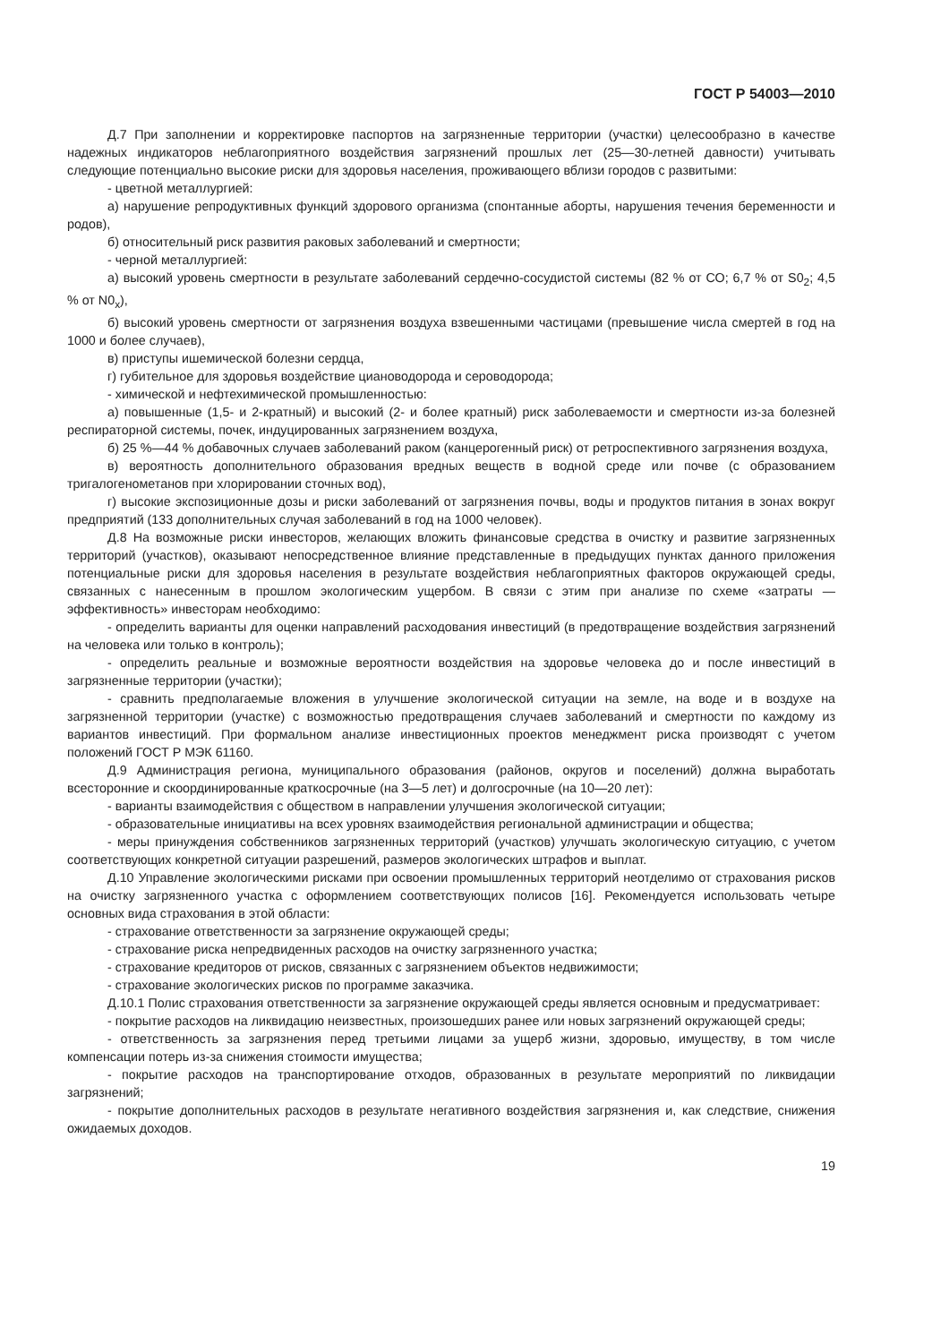ГОСТ Р 54003—2010
Д.7 При заполнении и корректировке паспортов на загрязненные территории (участки) целесообразно в качестве надежных индикаторов неблагоприятного воздействия загрязнений прошлых лет (25—30-летней давности) учитывать следующие потенциально высокие риски для здоровья населения, проживающего вблизи городов с развитыми:
- цветной металлургией:
а) нарушение репродуктивных функций здорового организма (спонтанные аборты, нарушения течения беременности и родов),
б) относительный риск развития раковых заболеваний и смертности;
- черной металлургией:
а) высокий уровень смертности в результате заболеваний сердечно-сосудистой системы (82 % от СО; 6,7 % от S0<sub>2</sub>; 4,5 % от N0<sub>x</sub>),
б) высокий уровень смертности от загрязнения воздуха взвешенными частицами (превышение числа смертей в год на 1000 и более случаев),
в) приступы ишемической болезни сердца,
г) губительное для здоровья воздействие циановодорода и сероводорода;
- химической и нефтехимической промышленностью:
а) повышенные (1,5- и 2-кратный) и высокий (2- и более кратный) риск заболеваемости и смертности из-за болезней респираторной системы, почек, индуцированных загрязнением воздуха,
б) 25 %—44 % добавочных случаев заболеваний раком (канцерогенный риск) от ретроспективного загрязнения воздуха,
в) вероятность дополнительного образования вредных веществ в водной среде или почве (с образованием тригалогенометанов при хлорировании сточных вод),
г) высокие экспозиционные дозы и риски заболеваний от загрязнения почвы, воды и продуктов питания в зонах вокруг предприятий (133 дополнительных случая заболеваний в год на 1000 человек).
Д.8 На возможные риски инвесторов, желающих вложить финансовые средства в очистку и развитие загрязненных территорий (участков), оказывают непосредственное влияние представленные в предыдущих пунктах данного приложения потенциальные риски для здоровья населения в результате воздействия неблагоприятных факторов окружающей среды, связанных с нанесенным в прошлом экологическим ущербом. В связи с этим при анализе по схеме «затраты — эффективность» инвесторам необходимо:
- определить варианты для оценки направлений расходования инвестиций (в предотвращение воздействия загрязнений на человека или только в контроль);
- определить реальные и возможные вероятности воздействия на здоровье человека до и после инвестиций в загрязненные территории (участки);
- сравнить предполагаемые вложения в улучшение экологической ситуации на земле, на воде и в воздухе на загрязненной территории (участке) с возможностью предотвращения случаев заболеваний и смертности по каждому из вариантов инвестиций. При формальном анализе инвестиционных проектов менеджмент риска производят с учетом положений ГОСТ Р МЭК 61160.
Д.9 Администрация региона, муниципального образования (районов, округов и поселений) должна выработать всесторонние и скоординированные краткосрочные (на 3—5 лет) и долгосрочные (на 10—20 лет):
- варианты взаимодействия с обществом в направлении улучшения экологической ситуации;
- образовательные инициативы на всех уровнях взаимодействия региональной администрации и общества;
- меры принуждения собственников загрязненных территорий (участков) улучшать экологическую ситуацию, с учетом соответствующих конкретной ситуации разрешений, размеров экологических штрафов и выплат.
Д.10 Управление экологическими рисками при освоении промышленных территорий неотделимо от страхования рисков на очистку загрязненного участка с оформлением соответствующих полисов [16]. Рекомендуется использовать четыре основных вида страхования в этой области:
- страхование ответственности за загрязнение окружающей среды;
- страхование риска непредвиденных расходов на очистку загрязненного участка;
- страхование кредиторов от рисков, связанных с загрязнением объектов недвижимости;
- страхование экологических рисков по программе заказчика.
Д.10.1 Полис страхования ответственности за загрязнение окружающей среды является основным и предусматривает:
- покрытие расходов на ликвидацию неизвестных, произошедших ранее или новых загрязнений окружающей среды;
- ответственность за загрязнения перед третьими лицами за ущерб жизни, здоровью, имуществу, в том числе компенсации потерь из-за снижения стоимости имущества;
- покрытие расходов на транспортирование отходов, образованных в результате мероприятий по ликвидации загрязнений;
- покрытие дополнительных расходов в результате негативного воздействия загрязнения и, как следствие, снижения ожидаемых доходов.
19